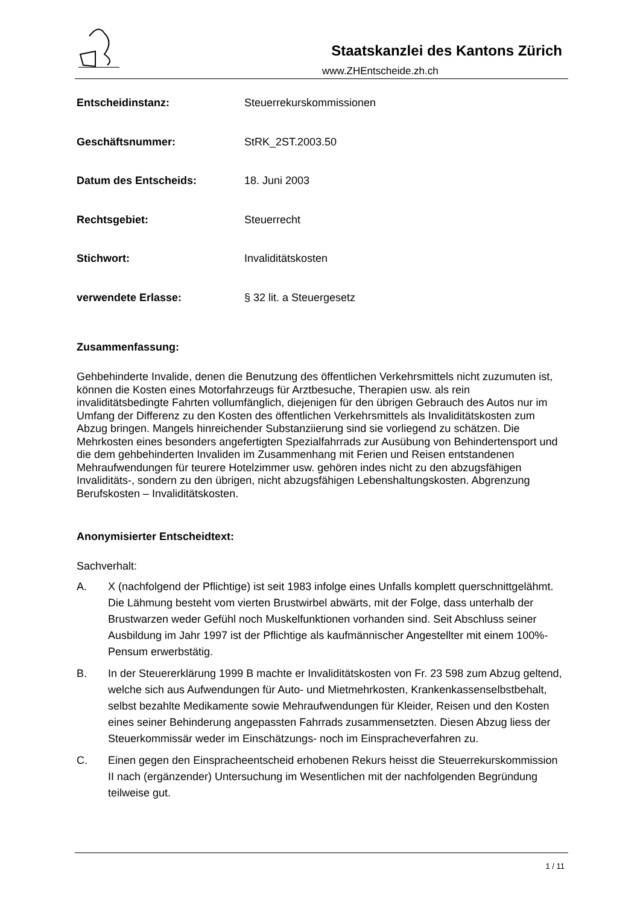Staatskanzlei des Kantons Zürich
www.ZHEntscheide.zh.ch
Entscheidinstanz: Steuerrekurskommissionen
Geschäftsnummer: StRK_2ST.2003.50
Datum des Entscheids: 18. Juni 2003
Rechtsgebiet: Steuerrecht
Stichwort: Invaliditätskosten
verwendete Erlasse: § 32 lit. a Steuergesetz
Zusammenfassung:
Gehbehinderte Invalide, denen die Benutzung des öffentlichen Verkehrsmittels nicht zuzumuten ist, können die Kosten eines Motorfahrzeugs für Arztbesuche, Therapien usw. als rein invaliditätsbedingte Fahrten vollumfänglich, diejenigen für den übrigen Gebrauch des Autos nur im Umfang der Differenz zu den Kosten des öffentlichen Verkehrsmittels als Invaliditätskosten zum Abzug bringen. Mangels hinreichender Substanziierung sind sie vorliegend zu schätzen. Die Mehrkosten eines besonders angefertigten Spezialfahrrads zur Ausübung von Behindertensport und die dem gehbehinderten Invaliden im Zusammenhang mit Ferien und Reisen entstandenen Mehraufwendungen für teurere Hotelzimmer usw. gehören indes nicht zu den abzugsfähigen Invaliditäts-, sondern zu den übrigen, nicht abzugsfähigen Lebenshaltungskosten. Abgrenzung Berufskosten – Invaliditätskosten.
Anonymisierter Entscheidtext:
Sachverhalt:
A. X (nachfolgend der Pflichtige) ist seit 1983 infolge eines Unfalls komplett querschnittgelähmt. Die Lähmung besteht vom vierten Brustwirbel abwärts, mit der Folge, dass unterhalb der Brustwarzen weder Gefühl noch Muskelfunktionen vorhanden sind. Seit Abschluss seiner Ausbildung im Jahr 1997 ist der Pflichtige als kaufmännischer Angestellter mit einem 100%-Pensum erwerbstätig.
B. In der Steuererklärung 1999 B machte er Invaliditätskosten von Fr. 23 598 zum Abzug geltend, welche sich aus Aufwendungen für Auto- und Mietmehrkosten, Krankenkassenselbstbehalt, selbst bezahlte Medikamente sowie Mehraufwendungen für Kleider, Reisen und den Kosten eines seiner Behinderung angepassten Fahrrads zusammensetzten. Diesen Abzug liess der Steuerkommissär weder im Einschätzungs- noch im Einspracheverfahren zu.
C. Einen gegen den Einspracheentscheid erhobenen Rekurs heisst die Steuerrekurskommission II nach (ergänzender) Untersuchung im Wesentlichen mit der nachfolgenden Begründung teilweise gut.
1 / 11